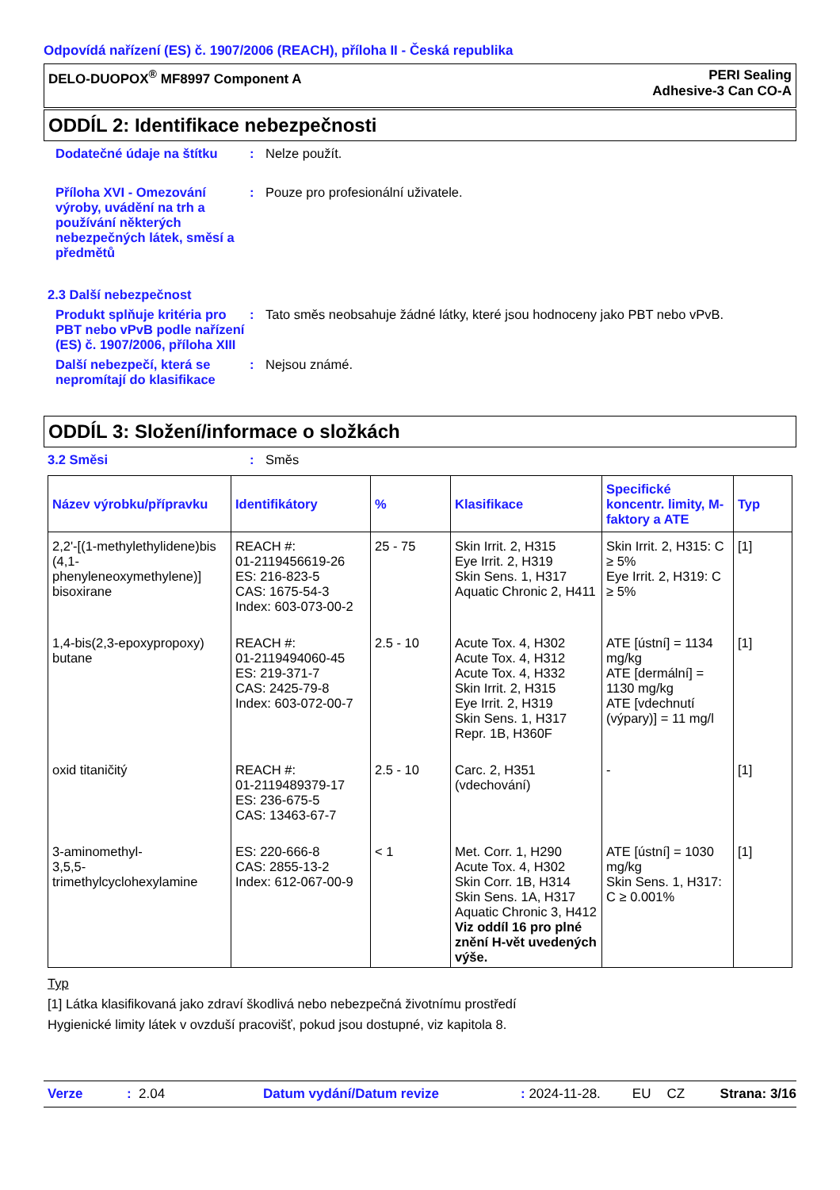Odpovídá nařízení (ES) č. 1907/2006 (REACH), příloha II - Česká republika
DELO-DUOPOX<sup>®</sup> MF8997 Component A
PERI Sealing
Adhesive-3 Can CO-A
ODDÍL 2: Identifikace nebezpečnosti
Dodatečné údaje na štítku
: Nelze použít.
Příloha XVI - Omezování výroby, uvádění na trh a používání některých nebezpečných látek, směsí a předmětů
: Pouze pro profesionální uživatele.
2.3 Další nebezpečnost
Produkt splňuje kritéria pro PBT nebo vPvB podle nařízení (ES) č. 1907/2006, příloha XIII
: Tato směs neobsahuje žádné látky, které jsou hodnoceny jako PBT nebo vPvB.
Další nebezpečí, která se nepromítají do klasifikace
: Nejsou známé.
ODDÍL 3: Složení/informace o složkách
3.2 Směsi : Směs
| Název výrobku/přípravku | Identifikátory | % | Klasifikace | Specifické koncentr. limity, M-faktory a ATE | Typ |
| --- | --- | --- | --- | --- | --- |
| 2,2'-[(1-methylethylidene)bis (4,1-phenyleneoxymethylene)] bisoxirane | REACH #: 01-2119456619-26 ES: 216-823-5 CAS: 1675-54-3 Index: 603-073-00-2 | 25 - 75 | Skin Irrit. 2, H315 Eye Irrit. 2, H319 Skin Sens. 1, H317 Aquatic Chronic 2, H411 | Skin Irrit. 2, H315: C ≥ 5% Eye Irrit. 2, H319: C ≥ 5% | [1] |
| 1,4-bis(2,3-epoxypropoxy) butane | REACH #: 01-2119494060-45 ES: 219-371-7 CAS: 2425-79-8 Index: 603-072-00-7 | 2.5 - 10 | Acute Tox. 4, H302 Acute Tox. 4, H312 Acute Tox. 4, H332 Skin Irrit. 2, H315 Eye Irrit. 2, H319 Skin Sens. 1, H317 Repr. 1B, H360F | ATE [ústní] = 1134 mg/kg ATE [dermální] = 1130 mg/kg ATE [vdechnutí (výpary)] = 11 mg/l | [1] |
| oxid titaničitý | REACH #: 01-2119489379-17 ES: 236-675-5 CAS: 13463-67-7 | 2.5 - 10 | Carc. 2, H351 (vdechování) | - | [1] |
| 3-aminomethyl- 3,5,5-trimethylcyclohexylamine | ES: 220-666-8 CAS: 2855-13-2 Index: 612-067-00-9 | < 1 | Met. Corr. 1, H290 Acute Tox. 4, H302 Skin Corr. 1B, H314 Skin Sens. 1A, H317 Aquatic Chronic 3, H412 Viz oddíl 16 pro plné znění H-vět uvedených výše. | ATE [ústní] = 1030 mg/kg Skin Sens. 1, H317: C ≥ 0.001% | [1] |
Typ
[1] Látka klasifikovaná jako zdraví škodlivá nebo nebezpečná životnímu prostředí
Hygienické limity látek v ovzduší pracovišť, pokud jsou dostupné, viz kapitola 8.
Verze: 2.04 Datum vydání/Datum revize: 2024-11-28. EU CZ Strana: 3/16